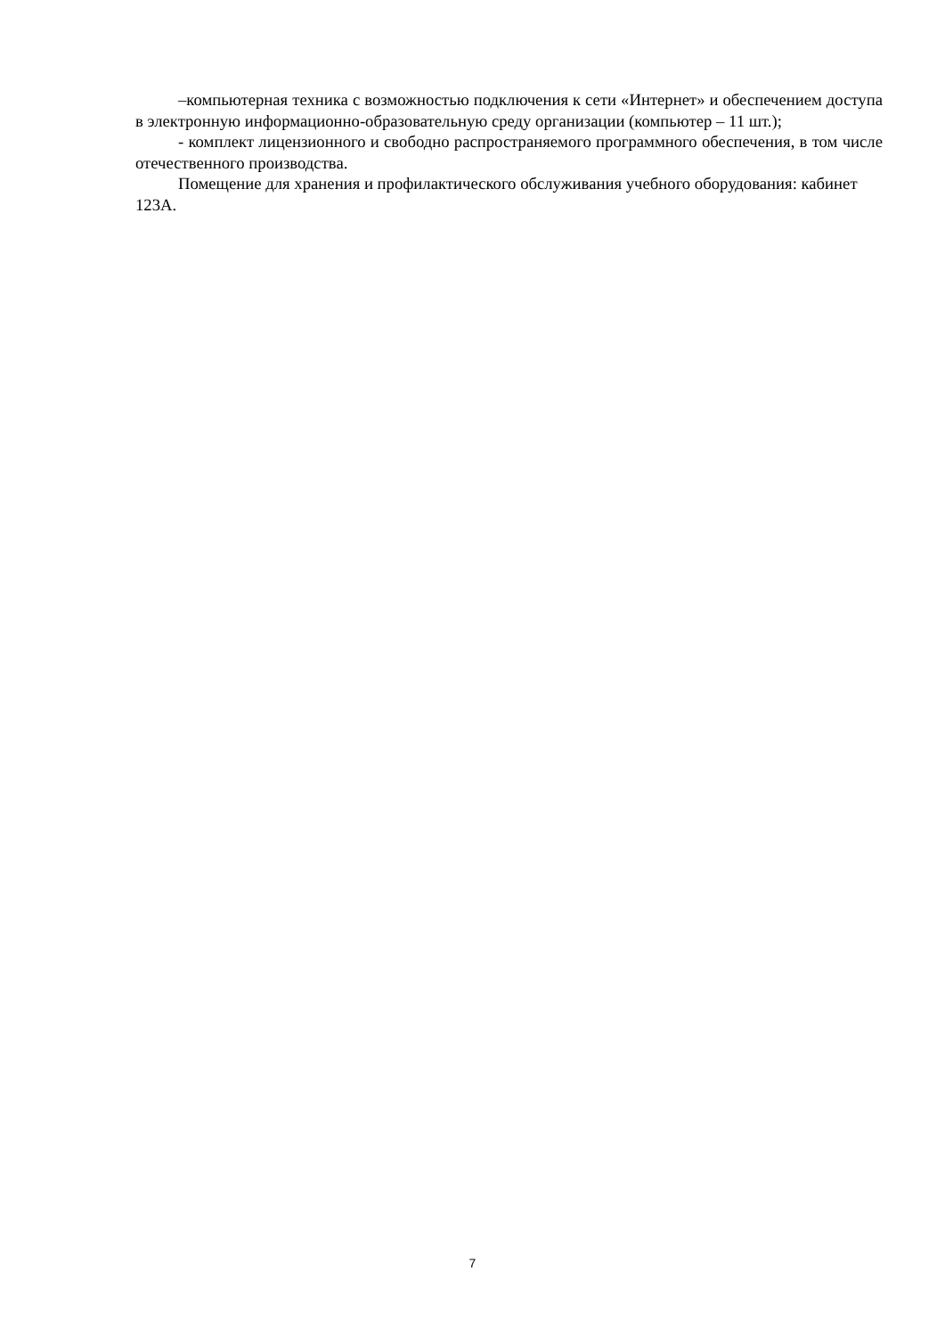–компьютерная техника с возможностью подключения к сети «Интернет» и обеспечением доступа в электронную информационно-образовательную среду организации (компьютер – 11 шт.);
- комплект лицензионного и свободно распространяемого программного обеспечения, в том числе отечественного производства.
Помещение для хранения и профилактического обслуживания учебного оборудования: кабинет 123А.
7